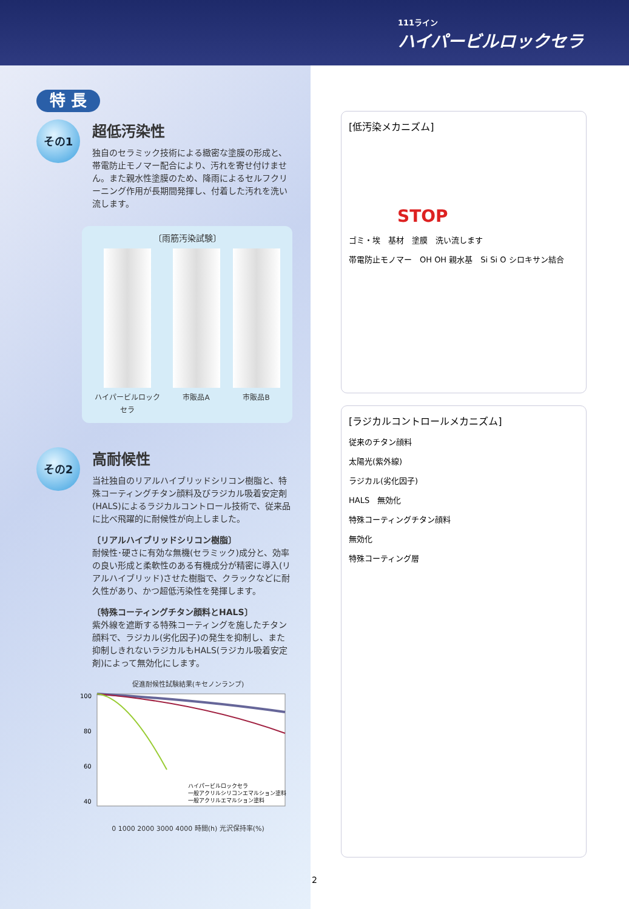111ライン
ハイパービルロックセラ
特 長
その1
超低汚染性
独自のセラミック技術による緻密な塗膜の形成と、帯電防止モノマー配合により、汚れを寄せ付けません。また親水性塗膜のため、降雨によるセルフクリーニング作用が長期間発揮し、付着した汚れを洗い流します。
〔雨筋汚染試験〕
ハイパービルロック
セラ
市販品A 市販品B
その2
高耐候性
当社独自のリアルハイブリッドシリコン樹脂と、特殊コーティングチタン顔料及びラジカル吸着安定剤(HALS)によるラジカルコントロール技術で、従来品に比べ飛躍的に耐候性が向上しました。
〔リアルハイブリッドシリコン樹脂〕
耐候性･硬さに有効な無機(セラミック)成分と、効率の良い形成と柔軟性のある有機成分が精密に導入(リアルハイブリッド)させた樹脂で、クラックなどに耐久性があり、かつ超低汚染性を発揮します。
〔特殊コーティングチタン顔料とHALS〕
紫外線を遮断する特殊コーティングを施したチタン顔料で、ラジカル(劣化因子)の発生を抑制し、また抑制しきれないラジカルもHALS(ラジカル吸着安定剤)によって無効化にします。
促進耐候性試験結果(キセノンランプ)
100
80
60
40
ハイパービルロックセラ
一般アクリルシリコンエマルション塗料
一般アクリルエマルション塗料
0 1000 2000 3000 4000 時間(h) 光沢保持率(%)
[低汚染メカニズム]
STOP
ゴミ・埃　基材　塗膜　洗い流します
帯電防止モノマー　OH OH 親水基　Si Si O シロキサン結合
[ラジカルコントロールメカニズム]
従来のチタン顔料
太陽光(紫外線)
ラジカル(劣化因子)
HALS　無効化
特殊コーティングチタン顔料
無効化
特殊コーティング層
2